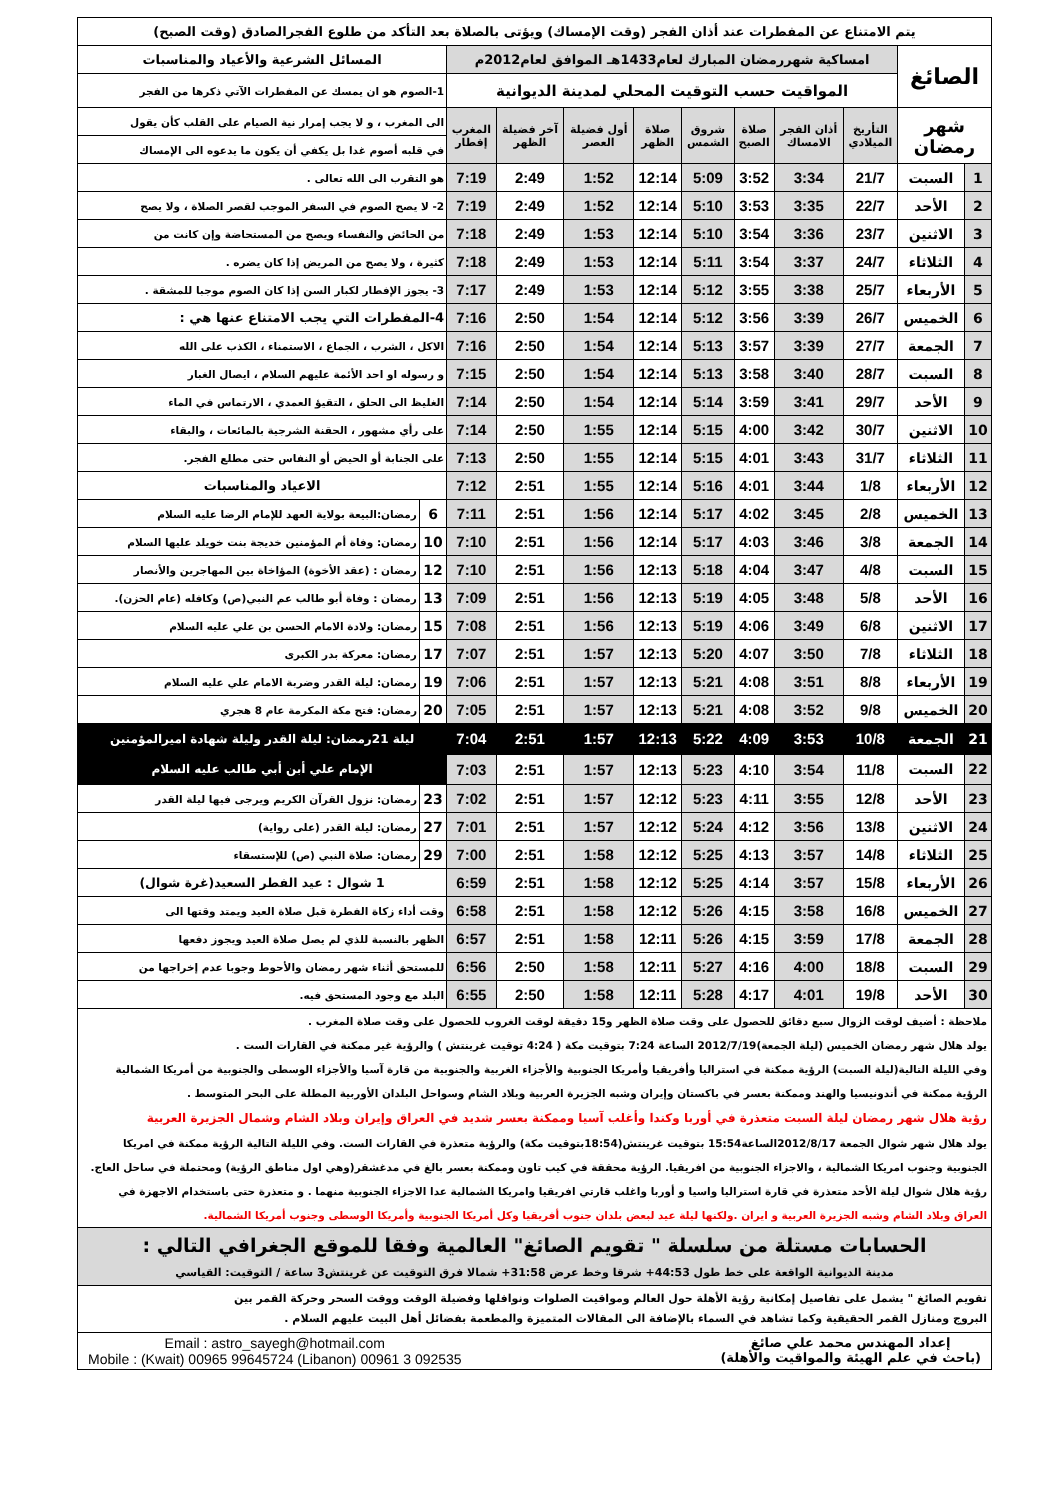| يتم الامتناع عن المفطرات عند أذان الفجر (وقت الإمساك) ويؤتى بالصلاة بعد التأكد من طلوع الفجرالصادق (وقت الصبح) | | | | | | | | | | | |
| الصائغ | | امساكية شهررمضان المبارك لعام1433هـ الموافق لعام2012م | | | | | | | | المسائل الشرعية والأعياد والمناسبات | |
| | | المواقيت حسب التوقيت المحلي لمدينة الديوانية | | | | | | | | 1-الصوم هو ان يمسك عن المفطرات الآتي ذكرها من الفجر | |
| شهر رمضان | | التأريخ الميلادي | أذان الفجر الامساك | صلاة الصبح | شروق الشمس | صلاة الظهر | أول فضيلة العصر | آخر فضيلة الظهر | المغرب إفطار | الى المغرب ، و لا يجب إمرار نية الصيام على القلب كأن يقول | |
| | | | | | | | | | | في قلبه أصوم غدا بل يكفي أن يكون ما يدعوه الى الإمساك | |
| 1 | السبت | 21/7 | 3:34 | 3:52 | 5:09 | 12:14 | 1:52 | 2:49 | 7:19 | هو التقرب الى الله تعالى . | |
| 2 | الأحد | 22/7 | 3:35 | 3:53 | 5:10 | 12:14 | 1:52 | 2:49 | 7:19 | 2- لا يصح الصوم في السفر الموجب لقصر الصلاة ، ولا يصح | |
| 3 | الاثنين | 23/7 | 3:36 | 3:54 | 5:10 | 12:14 | 1:53 | 2:49 | 7:18 | من الحائض والنفساء ويصح من المستحاضة وإن كانت من | |
| 4 | الثلاثاء | 24/7 | 3:37 | 3:54 | 5:11 | 12:14 | 1:53 | 2:49 | 7:18 | كثيرة ، ولا يصح من المريض إذا كان يضره . | |
| 5 | الأربعاء | 25/7 | 3:38 | 3:55 | 5:12 | 12:14 | 1:53 | 2:49 | 7:17 | 3- يجوز الإفطار لكبار السن إذا كان الصوم موجبا للمشقة . | |
| 6 | الخميس | 26/7 | 3:39 | 3:56 | 5:12 | 12:14 | 1:54 | 2:50 | 7:16 | 4-المفطرات التي يجب الامتناع عنها هي : | |
| 7 | الجمعة | 27/7 | 3:39 | 3:57 | 5:13 | 12:14 | 1:54 | 2:50 | 7:16 | الاكل ، الشرب ، الجماع ، الاستمناء ، الكذب على الله | |
| 8 | السبت | 28/7 | 3:40 | 3:58 | 5:13 | 12:14 | 1:54 | 2:50 | 7:15 | و رسوله او احد الأئمة عليهم السلام ، ايصال الغبار | |
| 9 | الأحد | 29/7 | 3:41 | 3:59 | 5:14 | 12:14 | 1:54 | 2:50 | 7:14 | الغليظ الى الحلق ، التقيؤ العمدي ، الارتماس في الماء | |
| 10 | الاثنين | 30/7 | 3:42 | 4:00 | 5:15 | 12:14 | 1:55 | 2:50 | 7:14 | على رأي مشهور ، الحقنة الشرجية بالمائعات ، والبقاء | |
| 11 | الثلاثاء | 31/7 | 3:43 | 4:01 | 5:15 | 12:14 | 1:55 | 2:50 | 7:13 | على الجنابة أو الحيض أو النفاس حتى مطلع الفجر. | |
| 12 | الأربعاء | 1/8 | 3:44 | 4:01 | 5:16 | 12:14 | 1:55 | 2:51 | 7:12 | الاعياد والمناسبات | |
| 13 | الخميس | 2/8 | 3:45 | 4:02 | 5:17 | 12:14 | 1:56 | 2:51 | 7:11 | 6 | رمضان:البيعة بولاية العهد للإمام الرضا عليه السلام |
| 14 | الجمعة | 3/8 | 3:46 | 4:03 | 5:17 | 12:14 | 1:56 | 2:51 | 7:10 | 10 | رمضان: وفاة أم المؤمنين خديجة بنت خويلد عليها السلام |
| 15 | السبت | 4/8 | 3:47 | 4:04 | 5:18 | 12:13 | 1:56 | 2:51 | 7:10 | 12 | رمضان : (عقد الأخوة) المؤاخاة بين المهاجرين والأنصار |
| 16 | الأحد | 5/8 | 3:48 | 4:05 | 5:19 | 12:13 | 1:56 | 2:51 | 7:09 | 13 | رمضان : وفاة أبو طالب عم النبي(ص) وكافله (عام الحزن). |
| 17 | الاثنين | 6/8 | 3:49 | 4:06 | 5:19 | 12:13 | 1:56 | 2:51 | 7:08 | 15 | رمضان: ولادة الامام الحسن بن علي عليه السلام |
| 18 | الثلاثاء | 7/8 | 3:50 | 4:07 | 5:20 | 12:13 | 1:57 | 2:51 | 7:07 | 17 | رمضان: معركة بدر الكبرى |
| 19 | الأربعاء | 8/8 | 3:51 | 4:08 | 5:21 | 12:13 | 1:57 | 2:51 | 7:06 | 19 | رمضان: ليلة القدر وضربة الامام علي عليه السلام |
| 20 | الخميس | 9/8 | 3:52 | 4:08 | 5:21 | 12:13 | 1:57 | 2:51 | 7:05 | 20 | رمضان: فتح مكة المكرمة عام 8 هجري |
| 21 | الجمعة | 10/8 | 3:53 | 4:09 | 5:22 | 12:13 | 1:57 | 2:51 | 7:04 | ليلة 21رمضان: ليلة القدر وليلة شهادة اميرالمؤمنين الإمام علي أبن أبي طالب عليه السلام | |
| 22 | السبت | 11/8 | 3:54 | 4:10 | 5:23 | 12:13 | 1:57 | 2:51 | 7:03 | | |
| 23 | الأحد | 12/8 | 3:55 | 4:11 | 5:23 | 12:12 | 1:57 | 2:51 | 7:02 | 23 | رمضان: نزول القرآن الكريم ويرجى فيها ليلة القدر |
| 24 | الاثنين | 13/8 | 3:56 | 4:12 | 5:24 | 12:12 | 1:57 | 2:51 | 7:01 | 27 | رمضان: ليلة القدر (على رواية) |
| 25 | الثلاثاء | 14/8 | 3:57 | 4:13 | 5:25 | 12:12 | 1:58 | 2:51 | 7:00 | 29 | رمضان: صلاة النبي (ص) للإستسقاء |
| 26 | الأربعاء | 15/8 | 3:57 | 4:14 | 5:25 | 12:12 | 1:58 | 2:51 | 6:59 | 1 شوال : عيد الفطر السعيد(غرة شوال) | |
| 27 | الخميس | 16/8 | 3:58 | 4:15 | 5:26 | 12:12 | 1:58 | 2:51 | 6:58 | وقت أداء زكاة الفطرة قبل صلاة العيد ويمتد وقتها الى | |
| 28 | الجمعة | 17/8 | 3:59 | 4:15 | 5:26 | 12:11 | 1:58 | 2:51 | 6:57 | الظهر بالنسبة للذي لم يصل صلاة العيد ويجوز دفعها | |
| 29 | السبت | 18/8 | 4:00 | 4:16 | 5:27 | 12:11 | 1:58 | 2:50 | 6:56 | للمستحق أثناء شهر رمضان والأحوط وجوبا عدم إخراجها من | |
| 30 | الأحد | 19/8 | 4:01 | 4:17 | 5:28 | 12:11 | 1:58 | 2:50 | 6:55 | البلد مع وجود المستحق فيه. | |
ملاحظة : أضيف لوقت الزوال سبع دقائق للحصول على وقت صلاة الظهر و15 دقيقة لوقت الغروب للحصول على وقت صلاة المغرب .
يولد هلال شهر رمضان الخميس (ليلة الجمعة)2012/7/19 الساعة 7:24 بتوقيت مكة ( 4:24 توقيت غرينتش ) والرؤية غير ممكنة في القارات الست .
وفي الليلة التالية(ليلة السبت) الرؤية ممكنة في استراليا وأفريقيا وأمريكا الجنوبية والأجزاء الغربية والجنوبية من قارة آسيا والأجزاء الوسطى والجنوبية من أمريكا الشمالية
الرؤية ممكنة في أندونيسيا والهند وممكنة بعسر في باكستان وإيران وشبه الجزيرة العربية وبلاد الشام وسواحل البلدان الأوربية المطلة على البحر المتوسط .
رؤية هلال شهر رمضان ليلة السبت متعذرة في أوربا وكندا وأغلب آسيا وممكنة بعسر شديد في العراق وإيران وبلاد الشام وشمال الجزيرة العربية
يولد هلال شهر شوال الجمعة 2012/8/17الساعة15:54 بتوقيت غرينتش(18:54بتوقيت مكة) والرؤية متعذرة في القارات الست. وفي الليلة التالية الرؤية ممكنة في امريكا
الجنوبية وجنوب امريكا الشمالية ، والاجزاء الجنوبية من افريقيا. الرؤية محققة في كيب تاون وممكنة بعسر بالغ في مدغشقر(وهي اول مناطق الرؤية) ومحتملة في ساحل العاج.
رؤية هلال شوال ليلة الأحد متعذرة في قارة استراليا واسيا و أوربا واغلب قارتي افريقيا وامريكا الشمالية عدا الاجزاء الجنوبية منهما . و متعذرة حتى باستخدام الاجهزة في
العراق وبلاد الشام وشبه الجزيرة العربية و ايران .ولكنها ليلة عيد لبعض بلدان جنوب أفريقيا وكل أمريكا الجنوبية وأمريكا الوسطى وجنوب أمريكا الشمالية.
الحسابات مستلة من سلسلة " تقويم الصائغ" العالمية وفقا للموقع الجغرافي التالي :
مدينة الديوانية الواقعة على خط طول 44:53+ شرقا وخط عرض 31:58+ شمالا فرق التوقيت عن غرينتش3 ساعة / التوقيت: القياسي
تقويم الصائغ " يشمل على تفاصيل إمكانية رؤية الأهلة حول العالم ومواقيت الصلوات ونوافلها وفضيلة الوقت ووقت السحر وحركة القمر بين
البروج ومنازل القمر الحقيقية وكما تشاهد في السماء بالإضافة الى المقالات المتميزة والمطعمة بفضائل أهل البيت عليهم السلام .
إعداد المهندس محمد علي صائغ
(باحث في علم الهيئة والمواقيت والأهلة)
Email : astro_sayegh@hotmail.com
Mobile : (Kwait) 00965 99645724 (Libanon) 00961 3 092535